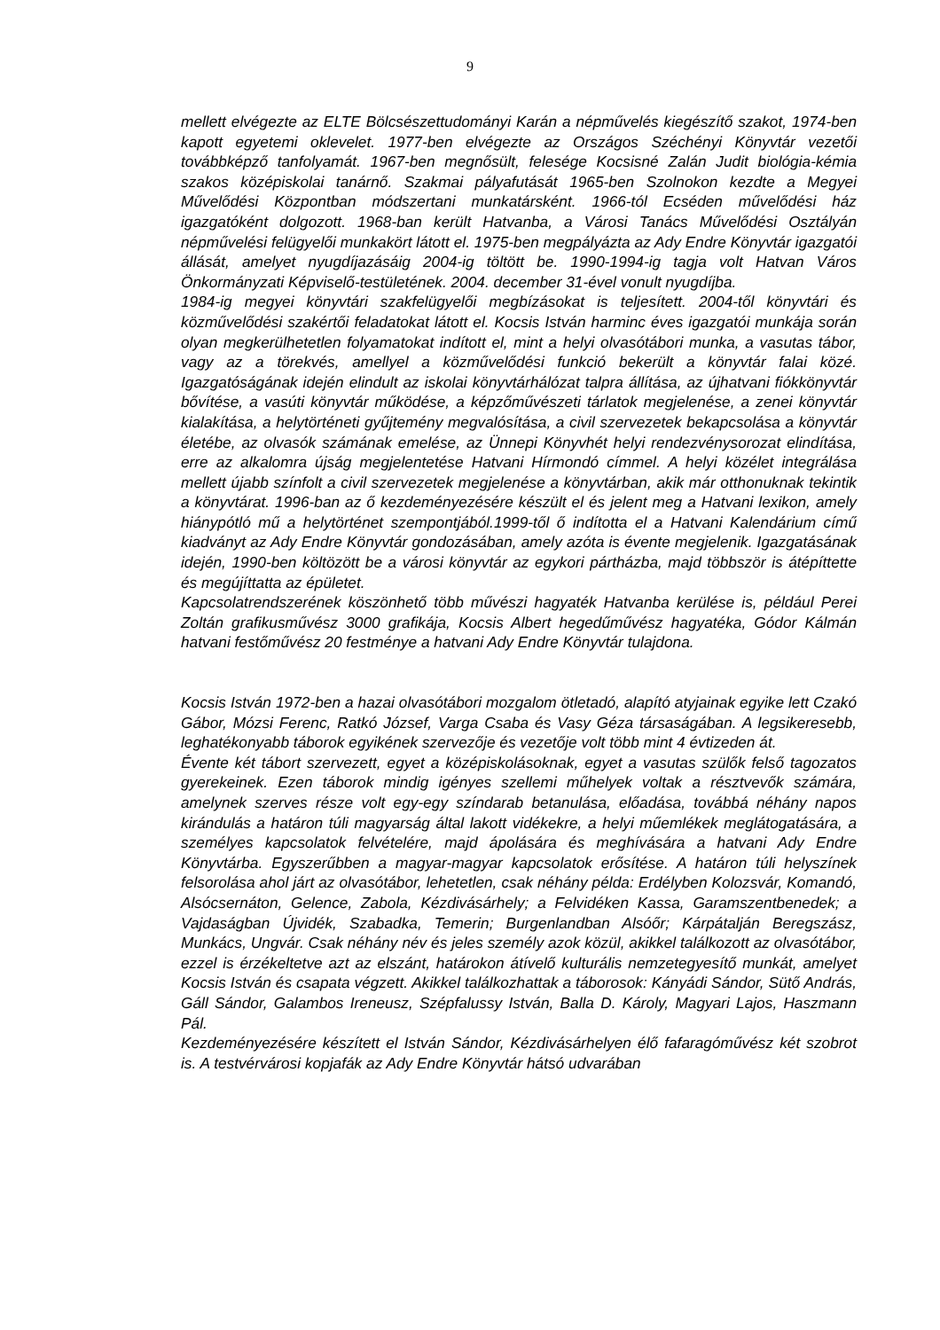9
mellett elvégezte az ELTE Bölcsészettudományi Karán a népművelés kiegészítő szakot, 1974-ben kapott egyetemi oklevelet. 1977-ben elvégezte az Országos Széchényi Könyvtár vezetői továbbképző tanfolyamát. 1967-ben megnősült, felesége Kocsisné Zalán Judit biológia-kémia szakos középiskolai tanárnő. Szakmai pályafutását 1965-ben Szolnokon kezdte a Megyei Művelődési Központban módszertani munkatársként. 1966-tól Ecséden művelődési ház igazgatóként dolgozott. 1968-ban került Hatvanba, a Városi Tanács Művelődési Osztályán népművelési felügyelői munkakört látott el. 1975-ben megpályázta az Ady Endre Könyvtár igazgatói állását, amelyet nyugdíjazásáig 2004-ig töltött be. 1990-1994-ig tagja volt Hatvan Város Önkormányzati Képviselő-testületének. 2004. december 31-ével vonult nyugdíjba.
1984-ig megyei könyvtári szakfelügyelői megbízásokat is teljesített. 2004-től könyvtári és közművelődési szakértői feladatokat látott el. Kocsis István harminc éves igazgatói munkája során olyan megkerülhetetlen folyamatokat indított el, mint a helyi olvasótábori munka, a vasutas tábor, vagy az a törekvés, amellyel a közművelődési funkció bekerült a könyvtár falai közé. Igazgatóságának idején elindult az iskolai könyvtárhálózat talpra állítása, az újhatvani fiókkönyvtár bővítése, a vasúti könyvtár működése, a képzőművészeti tárlatok megjelenése, a zenei könyvtár kialakítása, a helytörténeti gyűjtemény megvalósítása, a civil szervezetek bekapcsolása a könyvtár életébe, az olvasók számának emelése, az Ünnepi Könyvhét helyi rendezvénysorozat elindítása, erre az alkalomra újság megjelentetése Hatvani Hírmondó címmel. A helyi közélet integrálása mellett újabb színfolt a civil szervezetek megjelenése a könyvtárban, akik már otthonuknak tekintik a könyvtárat. 1996-ban az ő kezdeményezésére készült el és jelent meg a Hatvani lexikon, amely hiánypótló mű a helytörténet szempontjából.1999-től ő indította el a Hatvani Kalendárium című kiadványt az Ady Endre Könyvtár gondozásában, amely azóta is évente megjelenik. Igazgatásának idején, 1990-ben költözött be a városi könyvtár az egykori pártházba, majd többször is átépíttette és megújíttatta az épületet.
Kapcsolatrendszerének köszönhető több művészi hagyaték Hatvanba kerülése is, például Perei Zoltán grafikusművész 3000 grafikája, Kocsis Albert hegedűművész hagyatéka, Gódor Kálmán hatvani festőművész 20 festménye a hatvani Ady Endre Könyvtár tulajdona.
Kocsis István 1972-ben a hazai olvasótábori mozgalom ötletadó, alapító atyjainak egyike lett Czakó Gábor, Mózsi Ferenc, Ratkó József, Varga Csaba és Vasy Géza társaságában. A legsikeresebb, leghatékonyabb táborok egyikének szervezője és vezetője volt több mint 4 évtizeden át.
Évente két tábort szervezett, egyet a középiskolásoknak, egyet a vasutas szülők felső tagozatos gyerekeinek. Ezen táborok mindig igényes szellemi műhelyek voltak a résztvevők számára, amelynek szerves része volt egy-egy színdarab betanulása, előadása, továbbá néhány napos kirándulás a határon túli magyarság által lakott vidékekre, a helyi műemlékek meglátogatására, a személyes kapcsolatok felvételére, majd ápolására és meghívására a hatvani Ady Endre Könyvtárba. Egyszerűbben a magyar-magyar kapcsolatok erősítése. A határon túli helyszínek felsorolása ahol járt az olvasótábor, lehetetlen, csak néhány példa: Erdélyben Kolozsvár, Komandó, Alsócsernáton, Gelence, Zabola, Kézdivásárhely; a Felvidéken Kassa, Garamszentbenedek; a Vajdaságban Újvidék, Szabadka, Temerin; Burgenlandban Alsóőr; Kárpátalján Beregszász, Munkács, Ungvár. Csak néhány név és jeles személy azok közül, akikkel találkozott az olvasótábor, ezzel is érzékeltetve azt az elszánt, határokon átívelő kulturális nemzetegyesítő munkát, amelyet Kocsis István és csapata végzett. Akikkel találkozhattak a táborosok: Kányádi Sándor, Sütő András, Gáll Sándor, Galambos Ireneusz, Szépfalussy István, Balla D. Károly, Magyari Lajos, Haszmann Pál.
Kezdeményezésére készített el István Sándor, Kézdivásárhelyen élő fafaragóművész két szobrot is. A testvérvárosi kopjafák az Ady Endre Könyvtár hátsó udvarában